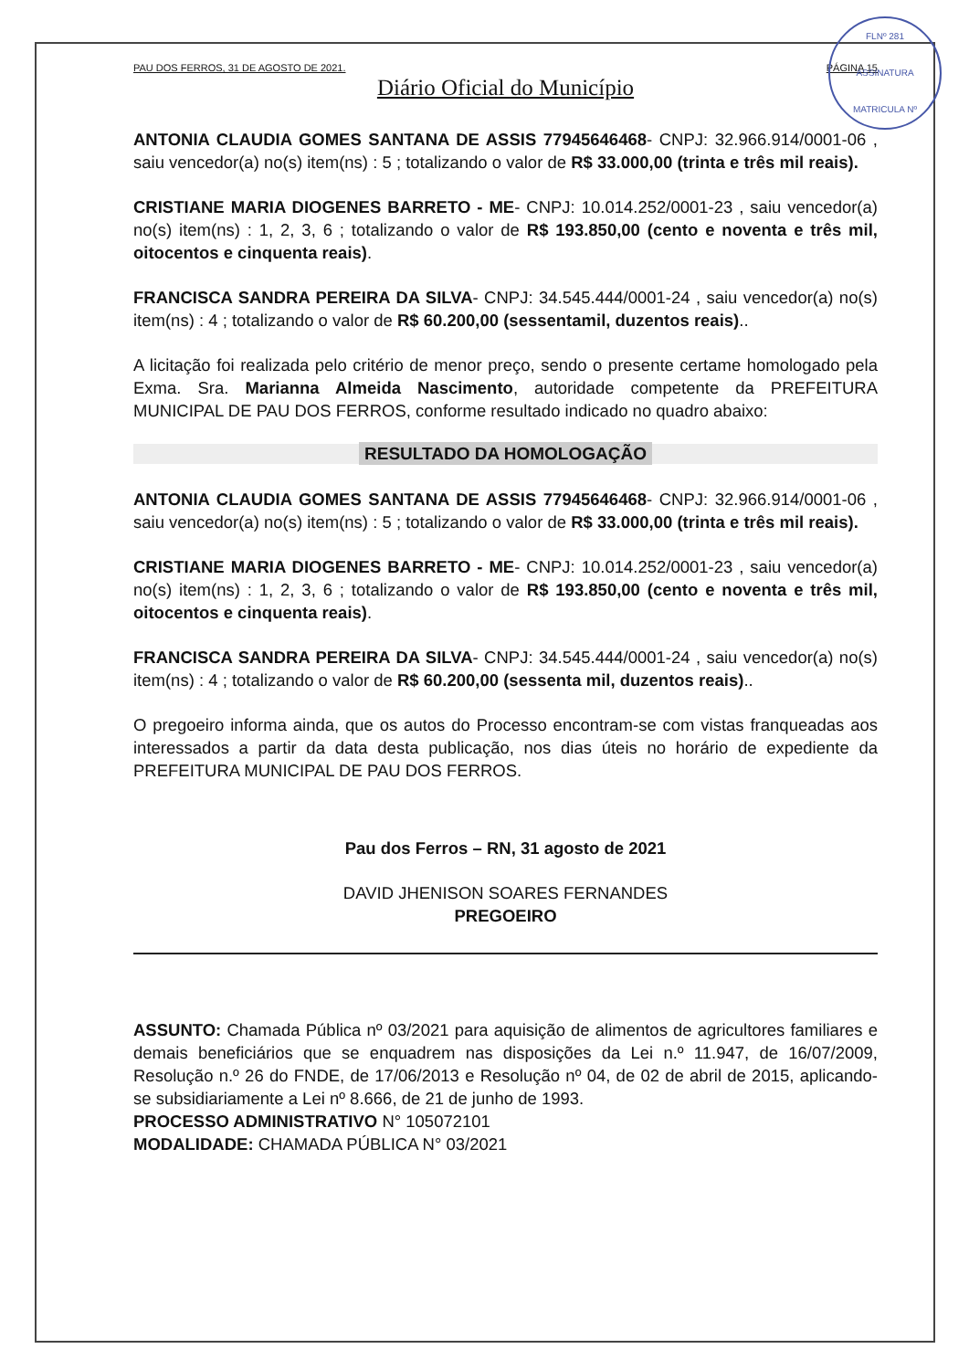FLNº 281
ASSINATURA
MATRICULA Nº
PAU DOS FERROS, 31 DE AGOSTO DE 2021. PÁGINA 15
Diário Oficial do Município
ANTONIA CLAUDIA GOMES SANTANA DE ASSIS 77945646468- CNPJ: 32.966.914/0001-06 , saiu vencedor(a) no(s) item(ns) : 5 ; totalizando o valor de R$ 33.000,00 (trinta e três mil reais).
CRISTIANE MARIA DIOGENES BARRETO - ME- CNPJ: 10.014.252/0001-23 , saiu vencedor(a) no(s) item(ns) : 1, 2, 3, 6 ; totalizando o valor de R$ 193.850,00 (cento e noventa e três mil, oitocentos e cinquenta reais).
FRANCISCA SANDRA PEREIRA DA SILVA- CNPJ: 34.545.444/0001-24 , saiu vencedor(a) no(s) item(ns) : 4 ; totalizando o valor de R$ 60.200,00 (sessentamil, duzentos reais)..
A licitação foi realizada pelo critério de menor preço, sendo o presente certame homologado pela Exma. Sra. Marianna Almeida Nascimento, autoridade competente da PREFEITURA MUNICIPAL DE PAU DOS FERROS, conforme resultado indicado no quadro abaixo:
RESULTADO DA HOMOLOGAÇÃO
ANTONIA CLAUDIA GOMES SANTANA DE ASSIS 77945646468- CNPJ: 32.966.914/0001-06 , saiu vencedor(a) no(s) item(ns) : 5 ; totalizando o valor de R$ 33.000,00 (trinta e três mil reais).
CRISTIANE MARIA DIOGENES BARRETO - ME- CNPJ: 10.014.252/0001-23 , saiu vencedor(a) no(s) item(ns) : 1, 2, 3, 6 ; totalizando o valor de R$ 193.850,00 (cento e noventa e três mil, oitocentos e cinquenta reais).
FRANCISCA SANDRA PEREIRA DA SILVA- CNPJ: 34.545.444/0001-24 , saiu vencedor(a) no(s) item(ns) : 4 ; totalizando o valor de R$ 60.200,00 (sessenta mil, duzentos reais)..
O pregoeiro informa ainda, que os autos do Processo encontram-se com vistas franqueadas aos interessados a partir da data desta publicação, nos dias úteis no horário de expediente da PREFEITURA MUNICIPAL DE PAU DOS FERROS.
Pau dos Ferros – RN, 31 agosto de 2021
DAVID JHENISON SOARES FERNANDES
PREGOEIRO
ASSUNTO: Chamada Pública nº 03/2021 para aquisição de alimentos de agricultores familiares e demais beneficiários que se enquadrem nas disposições da Lei n.º 11.947, de 16/07/2009, Resolução n.º 26 do FNDE, de 17/06/2013 e Resolução nº 04, de 02 de abril de 2015, aplicando-se subsidiariamente a Lei nº 8.666, de 21 de junho de 1993.
PROCESSO ADMINISTRATIVO N° 105072101
MODALIDADE: CHAMADA PÚBLICA N° 03/2021